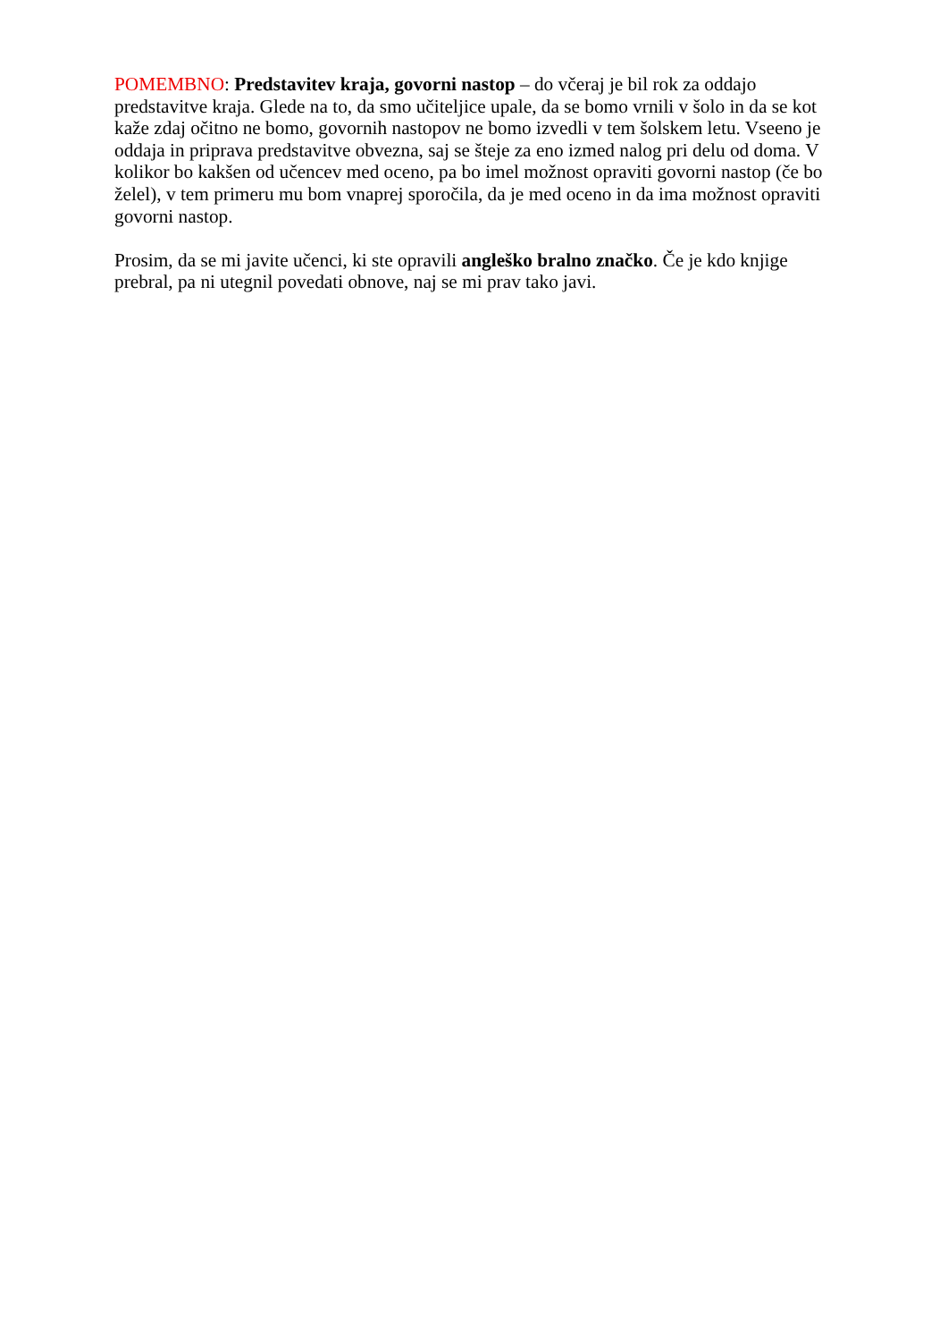POMEMBNO: Predstavitev kraja, govorni nastop – do včeraj je bil rok za oddajo predstavitve kraja. Glede na to, da smo učiteljice upale, da se bomo vrnili v šolo in da se kot kaže zdaj očitno ne bomo, govornih nastopov ne bomo izvedli v tem šolskem letu. Vseeno je oddaja in priprava predstavitve obvezna, saj se šteje za eno izmed nalog pri delu od doma. V kolikor bo kakšen od učencev med oceno, pa bo imel možnost opraviti govorni nastop (če bo želel), v tem primeru mu bom vnaprej sporočila, da je med oceno in da ima možnost opraviti govorni nastop.
Prosim, da se mi javite učenci, ki ste opravili angleško bralno značko. Če je kdo knjige prebral, pa ni utegnil povedati obnove, naj se mi prav tako javi.